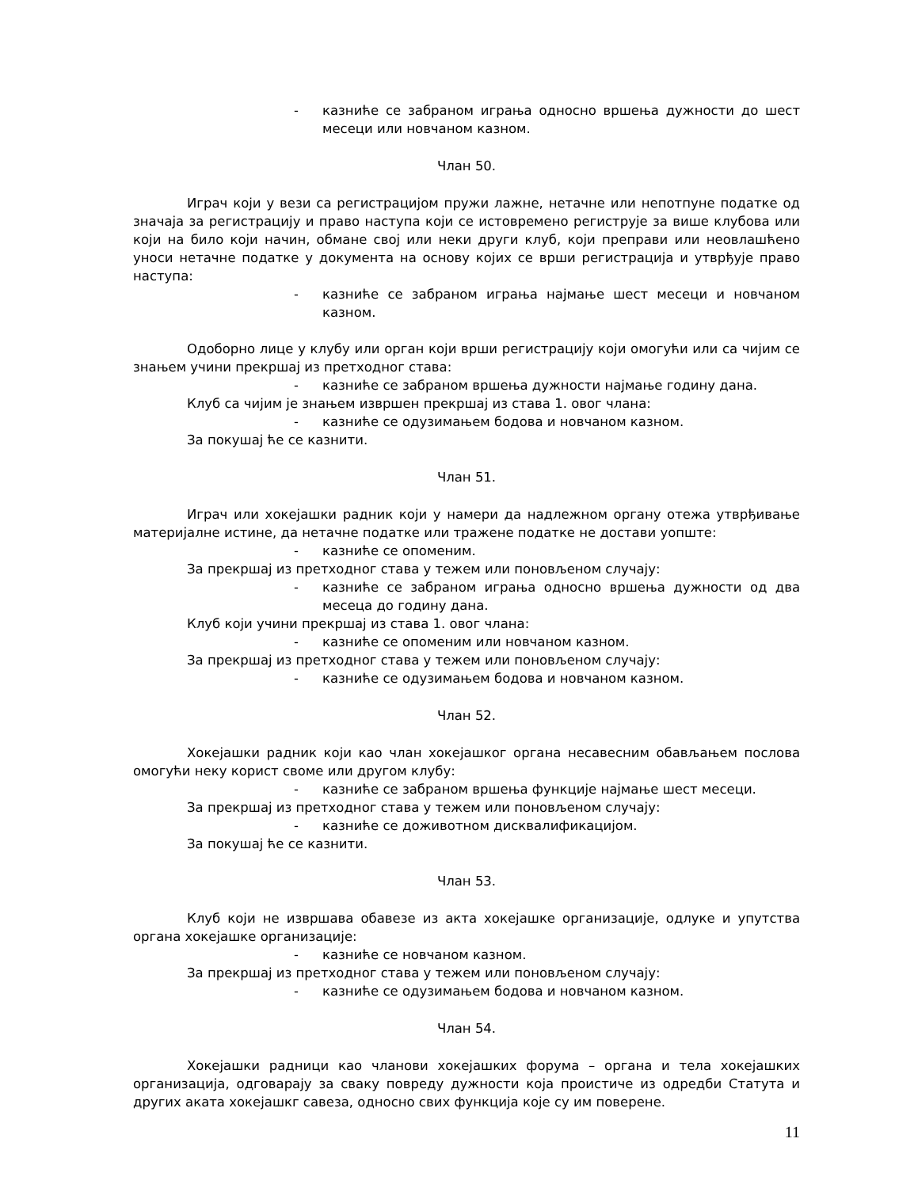- казниће се забраном играња односно вршења дужности до шест месеци или новчаном казном.
Члан 50.
Играч који у вези са регистрацијом пружи лажне, нетачне или непотпуне податке од значаја за регистрацију и право наступа који се истовремено региструје за више клубова или који на било који начин, обмане свој или неки други клуб, који преправи или неовлашћено уноси нетачне податке у документа на основу којих се врши регистрација и утврђује право наступа:
- казниће се забраном играња најмање шест месеци и новчаном казном.
Одоборно лице у клубу или орган који врши регистрацију који омогући или са чијим се знањем учини прекршај из претходног става:
- казниће се забраном вршења дужности најмање годину дана.
Клуб са чијим је знањем извршен прекршај из става 1. овог члана:
- казниће се одузимањем бодова и новчаном казном.
За покушај ће се казнити.
Члан 51.
Играч или хокејашки радник који у намери да надлежном органу отежа утврђивање материјалне истине, да нетачне податке или тражене податке не достави уопште:
- казниће се опоменим.
За прекршај из претходног става у тежем или поновљеном случају:
- казниће се забраном играња односно вршења дужности од два месеца до годину дана.
Клуб који учини прекршај из става 1. овог члана:
- казниће се опоменим или новчаном казном.
За прекршај из претходног става у тежем или поновљеном случају:
- казниће се одузимањем бодова и новчаном казном.
Члан 52.
Хокејашки радник који као члан хокејашког органа несавесним обављањем послова омогући неку корист своме или другом клубу:
- казниће се забраном вршења функције најмање шест месеци.
За прекршај из претходног става у тежем или поновљеном случају:
- казниће се доживотном дисквалификацијом.
За покушај ће се казнити.
Члан 53.
Клуб који не извршава обавезе из акта хокејашке организације, одлуке и упутства органа хокејашке организације:
- казниће се новчаном казном.
За прекршај из претходног става у тежем или поновљеном случају:
- казниће се одузимањем бодова и новчаном казном.
Члан 54.
Хокејашки радници као чланови хокејашких форума – органа и тела хокејашких организација, одговарају за сваку повреду дужности која проистиче из одредби Статута и других аката хокејашкг савеза, односно свих функција које су им поверене.
11